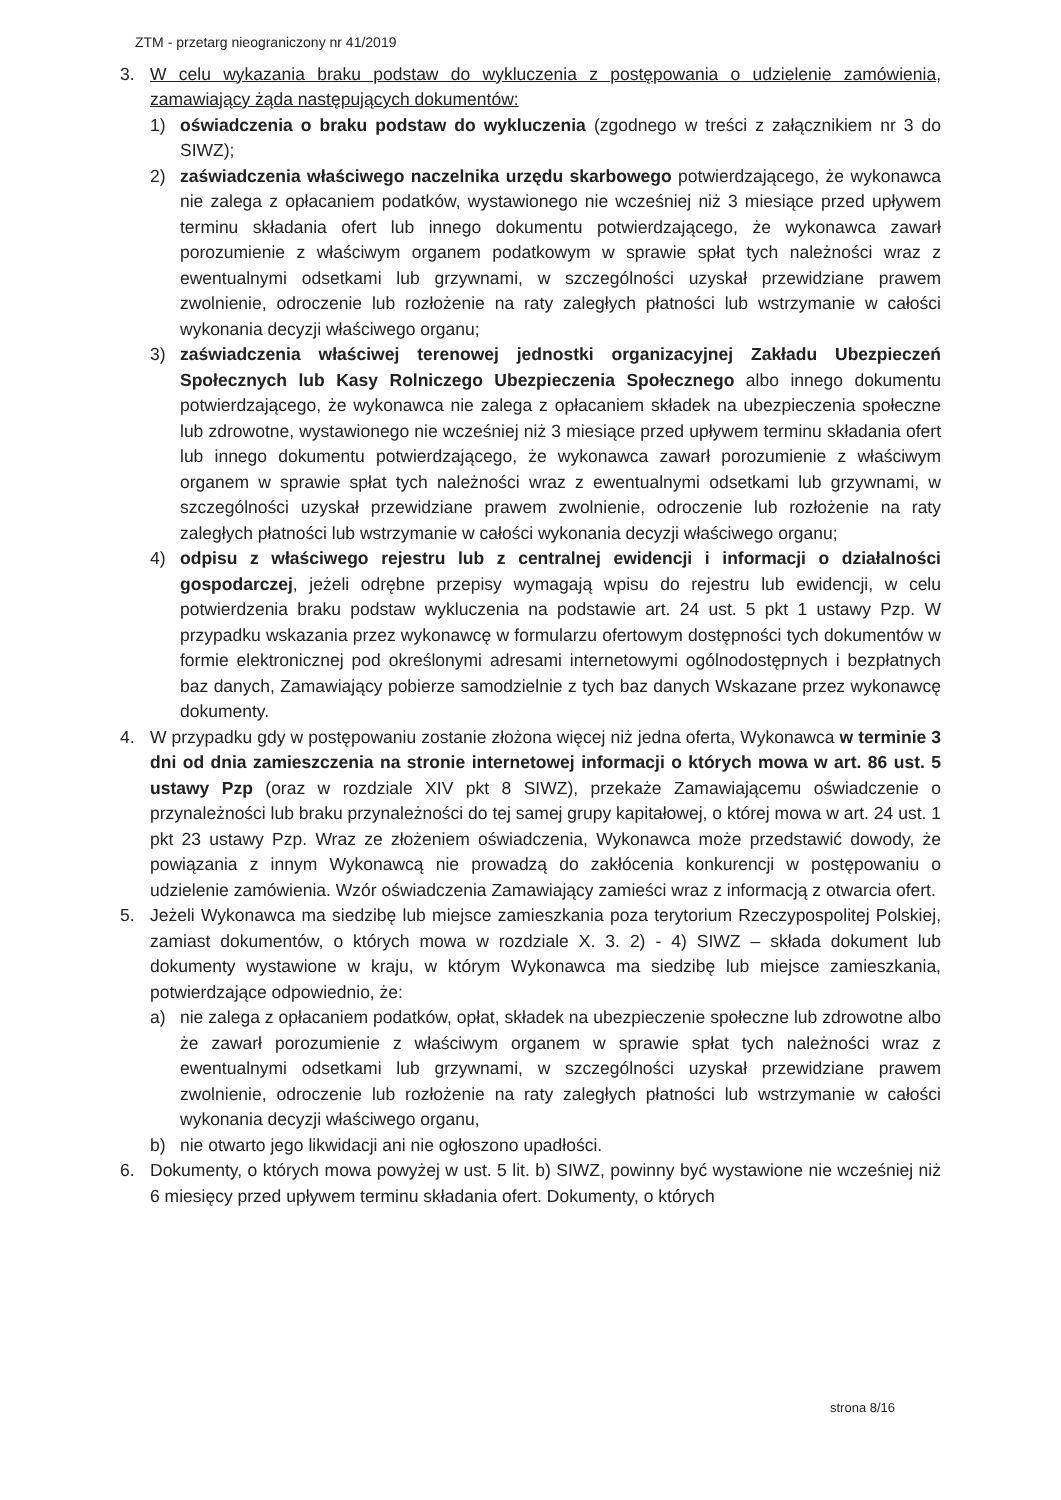ZTM - przetarg nieograniczony nr 41/2019
3. W celu wykazania braku podstaw do wykluczenia z postępowania o udzielenie zamówienia, zamawiający żąda następujących dokumentów:
1) oświadczenia o braku podstaw do wykluczenia (zgodnego w treści z załącznikiem nr 3 do SIWZ);
2) zaświadczenia właściwego naczelnika urzędu skarbowego potwierdzającego, że wykonawca nie zalega z opłacaniem podatków, wystawionego nie wcześniej niż 3 miesiące przed upływem terminu składania ofert lub innego dokumentu potwierdzającego, że wykonawca zawarł porozumienie z właściwym organem podatkowym w sprawie spłat tych należności wraz z ewentualnymi odsetkami lub grzywnami, w szczególności uzyskał przewidziane prawem zwolnienie, odroczenie lub rozłożenie na raty zaległych płatności lub wstrzymanie w całości wykonania decyzji właściwego organu;
3) zaświadczenia właściwej terenowej jednostki organizacyjnej Zakładu Ubezpieczeń Społecznych lub Kasy Rolniczego Ubezpieczenia Społecznego albo innego dokumentu potwierdzającego, że wykonawca nie zalega z opłacaniem składek na ubezpieczenia społeczne lub zdrowotne, wystawionego nie wcześniej niż 3 miesiące przed upływem terminu składania ofert lub innego dokumentu potwierdzającego, że wykonawca zawarł porozumienie z właściwym organem w sprawie spłat tych należności wraz z ewentualnymi odsetkami lub grzywnami, w szczególności uzyskał przewidziane prawem zwolnienie, odroczenie lub rozłożenie na raty zaległych płatności lub wstrzymanie w całości wykonania decyzji właściwego organu;
4) odpisu z właściwego rejestru lub z centralnej ewidencji i informacji o działalności gospodarczej, jeżeli odrębne przepisy wymagają wpisu do rejestru lub ewidencji, w celu potwierdzenia braku podstaw wykluczenia na podstawie art. 24 ust. 5 pkt 1 ustawy Pzp. W przypadku wskazania przez wykonawcę w formularzu ofertowym dostępności tych dokumentów w formie elektronicznej pod określonymi adresami internetowymi ogólnodostępnych i bezpłatnych baz danych, Zamawiający pobierze samodzielnie z tych baz danych Wskazane przez wykonawcę dokumenty.
4. W przypadku gdy w postępowaniu zostanie złożona więcej niż jedna oferta, Wykonawca w terminie 3 dni od dnia zamieszczenia na stronie internetowej informacji o których mowa w art. 86 ust. 5 ustawy Pzp (oraz w rozdziale XIV pkt 8 SIWZ), przekaże Zamawiającemu oświadczenie o przynależności lub braku przynależności do tej samej grupy kapitałowej, o której mowa w art. 24 ust. 1 pkt 23 ustawy Pzp. Wraz ze złożeniem oświadczenia, Wykonawca może przedstawić dowody, że powiązania z innym Wykonawcą nie prowadzą do zakłócenia konkurencji w postępowaniu o udzielenie zamówienia. Wzór oświadczenia Zamawiający zamieści wraz z informacją z otwarcia ofert.
5. Jeżeli Wykonawca ma siedzibę lub miejsce zamieszkania poza terytorium Rzeczypospolitej Polskiej, zamiast dokumentów, o których mowa w rozdziale X. 3. 2) - 4) SIWZ – składa dokument lub dokumenty wystawione w kraju, w którym Wykonawca ma siedzibę lub miejsce zamieszkania, potwierdzające odpowiednio, że:
a) nie zalega z opłacaniem podatków, opłat, składek na ubezpieczenie społeczne lub zdrowotne albo że zawarł porozumienie z właściwym organem w sprawie spłat tych należności wraz z ewentualnymi odsetkami lub grzywnami, w szczególności uzyskał przewidziane prawem zwolnienie, odroczenie lub rozłożenie na raty zaległych płatności lub wstrzymanie w całości wykonania decyzji właściwego organu,
b) nie otwarto jego likwidacji ani nie ogłoszono upadłości.
6. Dokumenty, o których mowa powyżej w ust. 5 lit. b) SIWZ, powinny być wystawione nie wcześniej niż 6 miesięcy przed upływem terminu składania ofert. Dokumenty, o których
strona 8/16